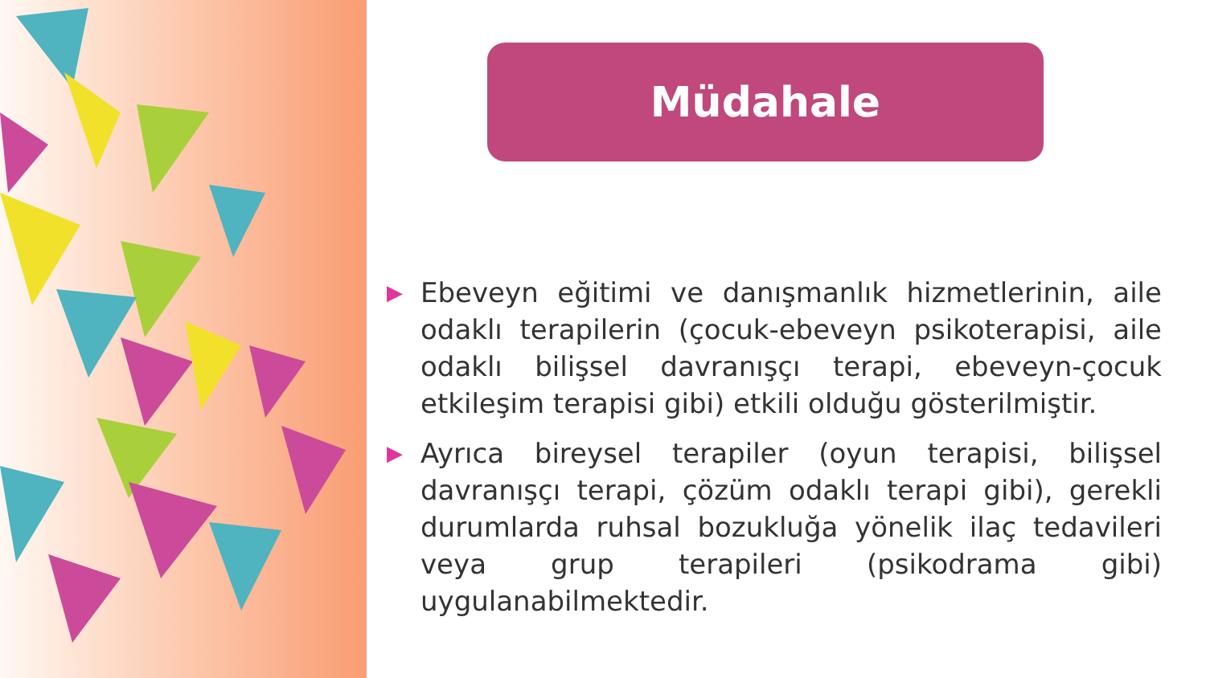Müdahale
▶ Ebeveyn eğitimi ve danışmanlık hizmetlerinin, aile odaklı terapilerin (çocuk-ebeveyn psikoterapisi, aile odaklı bilişsel davranışçı terapi, ebeveyn-çocuk etkileşim terapisi gibi) etkili olduğu gösterilmiştir.
▶ Ayrıca bireysel terapiler (oyun terapisi, bilişsel davranışçı terapi, çözüm odaklı terapi gibi), gerekli durumlarda ruhsal bozukluğa yönelik ilaç tedavileri veya grup terapileri (psikodrama gibi) uygulanabilmektedir.